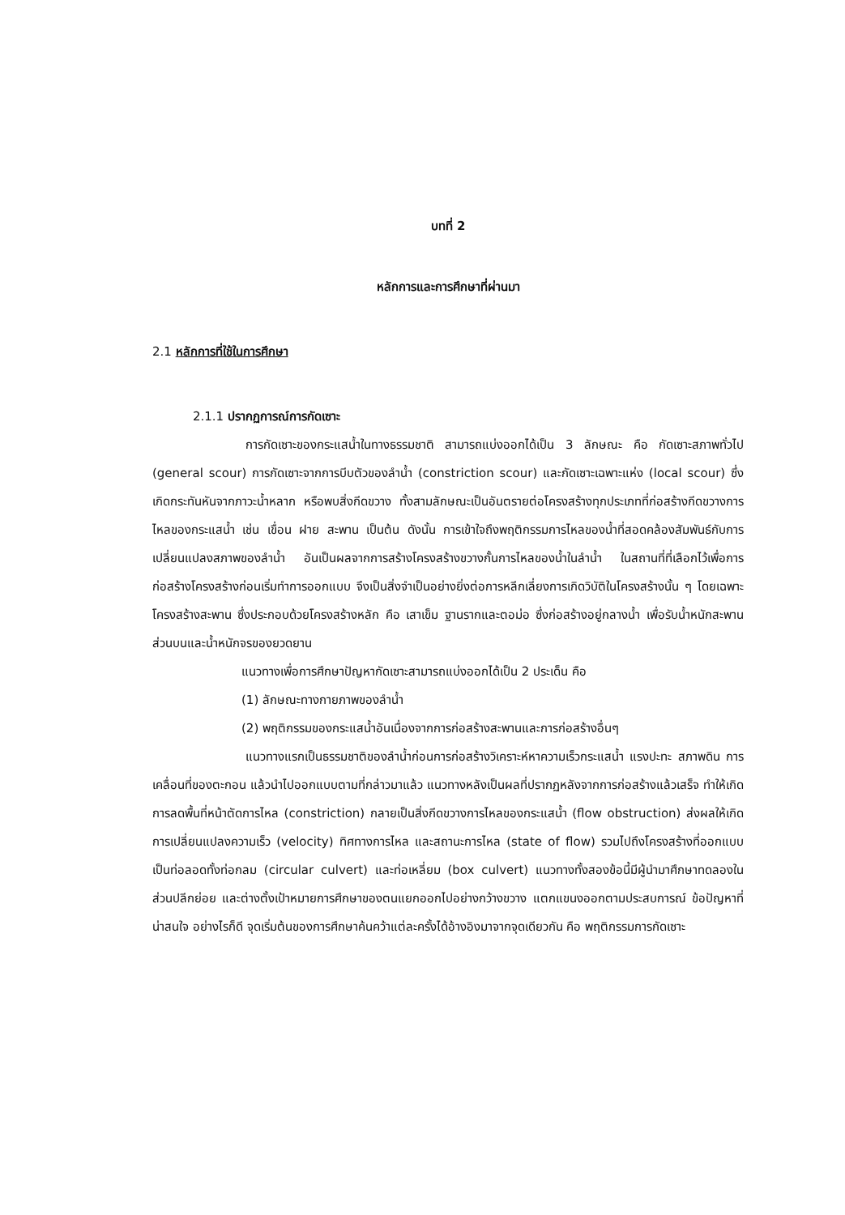บทที่ 2
หลักการและการศึกษาที่ผ่านมา
2.1 หลักการที่ใช้ในการศึกษา
2.1.1 ปรากฏการณ์การกัดเซาะ
การกัดเซาะของกระแสน้ำในทางธรรมชาติ สามารถแบ่งออกได้เป็น 3 ลักษณะ คือ กัดเซาะสภาพทั่วไป (general scour) การกัดเซาะจากการบีบตัวของลำน้ำ (constriction scour) และกัดเซาะเฉพาะแห่ง (local scour) ซึ่งเกิดกระทันหันจากภาวะน้ำหลาก หรือพบสิ่งกีดขวาง ทั้งสามลักษณะเป็นอันตรายต่อโครงสร้างทุกประเภทที่ก่อสร้างกีดขวางการไหลของกระแสน้ำ เช่น เขื่อน ฝาย สะพาน เป็นต้น ดังนั้น การเข้าใจถึงพฤติกรรมการไหลของน้ำที่สอดคล้องสัมพันธ์กับการเปลี่ยนแปลงสภาพของลำน้ำ อันเป็นผลจากการสร้างโครงสร้างขวางกั้นการไหลของน้ำในลำน้ำ ในสถานที่ที่เลือกไว้เพื่อการก่อสร้างโครงสร้างก่อนเริ่มทำการออกแบบ จึงเป็นสิ่งจำเป็นอย่างยิ่งต่อการหลีกเลี่ยงการเกิดวิบัติในโครงสร้างนั้น ๆ โดยเฉพาะโครงสร้างสะพาน ซึ่งประกอบด้วยโครงสร้างหลัก คือ เสาเข็ม ฐานรากและตอม่อ ซึ่งก่อสร้างอยู่กลางน้ำ เพื่อรับน้ำหนักสะพานส่วนบนและน้ำหนักจรของยวดยาน
แนวทางเพื่อการศึกษาปัญหากัดเซาะสามารถแบ่งออกได้เป็น 2 ประเด็น คือ
(1) ลักษณะทางกายภาพของลำน้ำ
(2) พฤติกรรมของกระแสน้ำอันเนื่องจากการก่อสร้างสะพานและการก่อสร้างอื่นๆ
แนวทางแรกเป็นธรรมชาติของลำน้ำก่อนการก่อสร้างวิเคราะห์หาความเร็วกระแสน้ำ แรงปะทะ สภาพดิน การเคลื่อนที่ของตะกอน แล้วนำไปออกแบบตามที่กล่าวมาแล้ว แนวทางหลังเป็นผลที่ปรากฏหลังจากการก่อสร้างแล้วเสร็จ ทำให้เกิดการลดพื้นที่หน้าตัดการไหล (constriction) กลายเป็นสิ่งกีดขวางการไหลของกระแสน้ำ (flow obstruction) ส่งผลให้เกิดการเปลี่ยนแปลงความเร็ว (velocity) ทิศทางการไหล และสถานะการไหล (state of flow) รวมไปถึงโครงสร้างที่ออกแบบเป็นท่อลอดทั้งท่อกลม (circular culvert) และท่อเหลี่ยม (box culvert) แนวทางทั้งสองข้อนี้มีผู้นำมาศึกษาทดลองในส่วนปลีกย่อย และต่างตั้งเป้าหมายการศึกษาของตนแยกออกไปอย่างกว้างขวาง แตกแขนงออกตามประสบการณ์ ข้อปัญหาที่น่าสนใจ อย่างไรก็ดี จุดเริ่มต้นของการศึกษาค้นคว้าแต่ละครั้งได้อ้างอิงมาจากจุดเดียวกัน คือ พฤติกรรมการกัดเซาะ